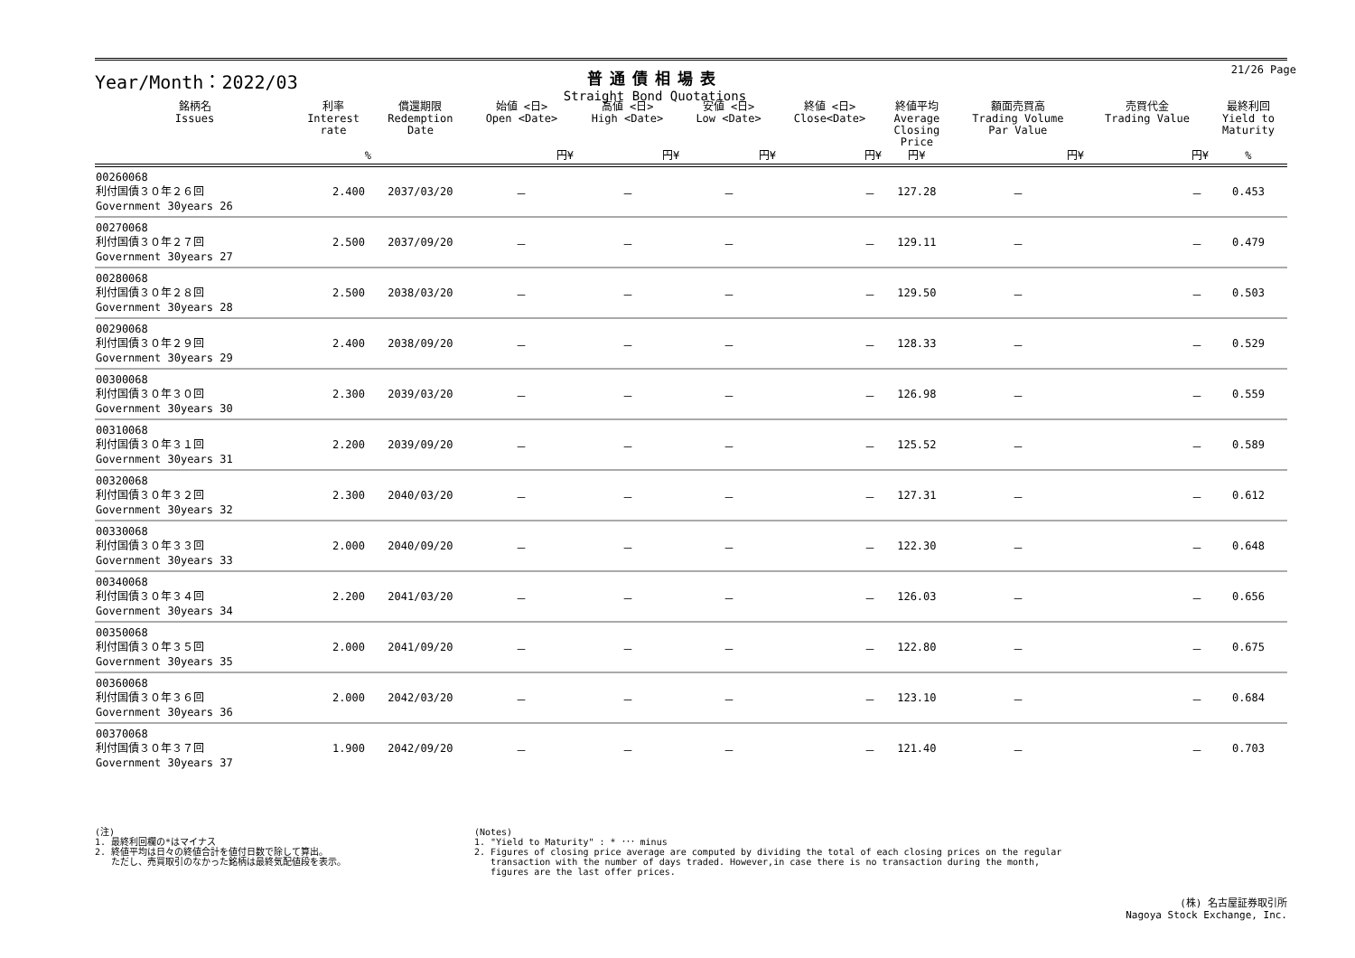Year/Month：2022/03
普通債相場表
Straight Bond Quotations
21/26 Page
| 銘柄名 Issues | 利率 Interest rate | 償還期限 Redemption Date | 始値 <日> Open <Date> | 高値 <日> High <Date> | 安値 <日> Low <Date> | 終値 <日> Close<Date> | 終値平均 Average Closing Price | 額面売買高 Trading Volume Par Value | 売買代金 Trading Value | 最終利回 Yield to Maturity |
| --- | --- | --- | --- | --- | --- | --- | --- | --- | --- | --- |
| | % | | 円¥ | 円¥ | 円¥ | 円¥ | 円¥ | 円¥ | 円¥ | % |
| 00260068 利付国債３０年２６回 Government 30years 26 | 2.400 | 2037/03/20 | － | － | － | － | 127.28 | － | － | 0.453 |
| 00270068 利付国債３０年２７回 Government 30years 27 | 2.500 | 2037/09/20 | － | － | － | － | 129.11 | － | － | 0.479 |
| 00280068 利付国債３０年２８回 Government 30years 28 | 2.500 | 2038/03/20 | － | － | － | － | 129.50 | － | － | 0.503 |
| 00290068 利付国債３０年２９回 Government 30years 29 | 2.400 | 2038/09/20 | － | － | － | － | 128.33 | － | － | 0.529 |
| 00300068 利付国債３０年３０回 Government 30years 30 | 2.300 | 2039/03/20 | － | － | － | － | 126.98 | － | － | 0.559 |
| 00310068 利付国債３０年３１回 Government 30years 31 | 2.200 | 2039/09/20 | － | － | － | － | 125.52 | － | － | 0.589 |
| 00320068 利付国債３０年３２回 Government 30years 32 | 2.300 | 2040/03/20 | － | － | － | － | 127.31 | － | － | 0.612 |
| 00330068 利付国債３０年３３回 Government 30years 33 | 2.000 | 2040/09/20 | － | － | － | － | 122.30 | － | － | 0.648 |
| 00340068 利付国債３０年３４回 Government 30years 34 | 2.200 | 2041/03/20 | － | － | － | － | 126.03 | － | － | 0.656 |
| 00350068 利付国債３０年３５回 Government 30years 35 | 2.000 | 2041/09/20 | － | － | － | － | 122.80 | － | － | 0.675 |
| 00360068 利付国債３０年３６回 Government 30years 36 | 2.000 | 2042/03/20 | － | － | － | － | 123.10 | － | － | 0.684 |
| 00370068 利付国債３０年３７回 Government 30years 37 | 1.900 | 2042/09/20 | － | － | － | － | 121.40 | － | － | 0.703 |
(注)
1. 最終利回欄の*はマイナス
2. 終値平均は日々の終値合計を値付日数で除して算出。
ただし、売買取引のなかった銘柄は最終気配値段を表示。
(Notes)
1. "Yield to Maturity" : * ･･･ minus
2. Figures of closing price average are computed by dividing the total of each closing prices on the regular
transaction with the number of days traded. However,in case there is no transaction during the month,
figures are the last offer prices.
(株) 名古屋証券取引所
Nagoya Stock Exchange, Inc.